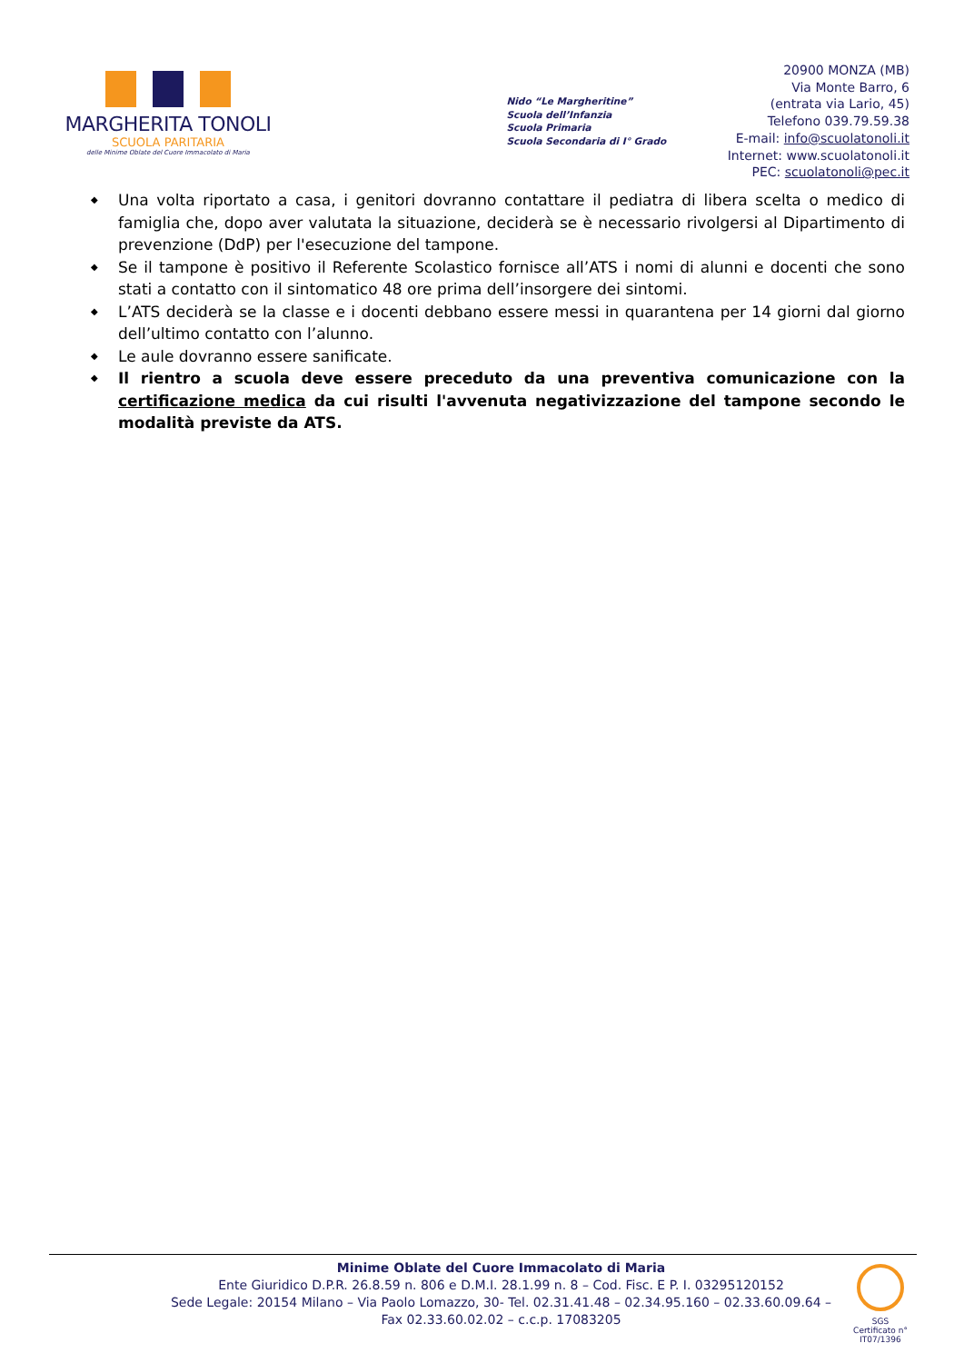MARGHERITA TONOLI
SCUOLA PARITARIA
delle Minime Oblate del Cuore Immacolato di Maria
Nido “Le Margheritine”
Scuola dell’Infanzia
Scuola Primaria
Scuola Secondaria di I° Grado
20900 MONZA (MB)
Via Monte Barro, 6
(entrata via Lario, 45)
Telefono 039.79.59.38
E-mail: info@scuolatonoli.it
Internet: www.scuolatonoli.it
PEC: scuolatonoli@pec.it
◆ Una volta riportato a casa, i genitori dovranno contattare il pediatra di libera scelta o medico di famiglia che, dopo aver valutata la situazione, deciderà se è necessario rivolgersi al Dipartimento di prevenzione (DdP) per l'esecuzione del tampone.
◆ Se il tampone è positivo il Referente Scolastico fornisce all’ATS i nomi di alunni e docenti che sono stati a contatto con il sintomatico 48 ore prima dell’insorgere dei sintomi.
◆ L’ATS deciderà se la classe e i docenti debbano essere messi in quarantena per 14 giorni dal giorno dell’ultimo contatto con l’alunno.
◆ Le aule dovranno essere sanificate.
◆ Il rientro a scuola deve essere preceduto da una preventiva comunicazione con la certificazione medica da cui risulti l'avvenuta negativizzazione del tampone secondo le modalità previste da ATS.
Minime Oblate del Cuore Immacolato di Maria
Ente Giuridico D.P.R. 26.8.59 n. 806 e D.M.I. 28.1.99 n. 8 – Cod. Fisc. E P. I. 03295120152
Sede Legale: 20154 Milano – Via Paolo Lomazzo, 30- Tel. 02.31.41.48 – 02.34.95.160 – 02.33.60.09.64 – Fax 02.33.60.02.02 – c.c.p. 17083205
SGS
Certificato n°
IT07/1396